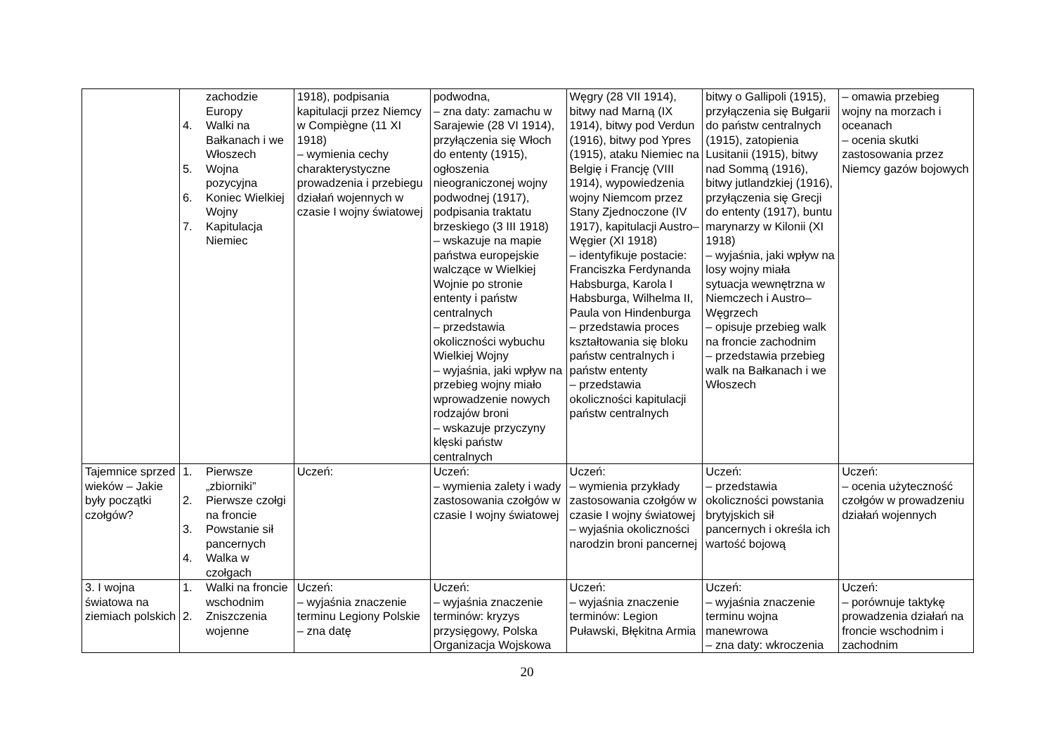| | zachodzie Europy 4. Walki na Bałkanach i we Włoszech 5. Wojna pozycyjna 6. Koniec Wielkiej Wojny 7. Kapitulacja Niemiec | 1918), podpisania kapitulacji przez Niemcy w Compiègne (11 XI 1918) – wymienia cechy charakterystyczne prowadzenia i przebiegu działań wojennych w czasie I wojny światowej | podwodna, – zna daty: zamachu w Sarajewie (28 VI 1914), przyłączenia się Włoch do ententy (1915), ogłoszenia nieograniczonej wojny podwodnej (1917), podpisania traktatu brzeskiego (3 III 1918) – wskazuje na mapie państwa europejskie walczące w Wielkiej Wojnie po stronie ententy i państw centralnych – przedstawia okoliczności wybuchu Wielkiej Wojny – wyjaśnia, jaki wpływ na przebieg wojny miało wprowadzenie nowych rodzajów broni – wskazuje przyczyny klęski państw centralnych | Węgry (28 VII 1914), bitwy nad Marną (IX 1914), bitwy pod Verdun (1916), bitwy pod Ypres (1915), ataku Niemiec na Belgię i Francję (VIII 1914), wypowiedzenia wojny Niemcom przez Stany Zjednoczone (IV 1917), kapitulacji Austro–Węgier (XI 1918) – identyfikuje postacie: Franciszka Ferdynanda Habsburga, Karola I Habsburga, Wilhelma II, Paula von Hindenburga – przedstawia proces kształtowania się bloku państw centralnych i państw ententy – przedstawia okoliczności kapitulacji państw centralnych | bitwy o Gallipoli (1915), przyłączenia się Bułgarii do państw centralnych (1915), zatopienia Lusitanii (1915), bitwy nad Sommą (1916), bitwy jutlandzkiej (1916), przyłączenia się Grecji do ententy (1917), buntu marynarzy w Kilonii (XI 1918) – wyjaśnia, jaki wpływ na losy wojny miała sytuacja wewnętrzna w Niemczech i Austro–Węgrzech – opisuje przebieg walk na froncie zachodnim – przedstawia przebieg walk na Bałkanach i we Włoszech | – omawia przebieg wojny na morzach i oceanach – ocenia skutki zastosowania przez Niemcy gazów bojowych |
| Tajemnice sprzed wieków – Jakie były początki czołgów? | 1. Pierwsze „zbiorniki” 2. Pierwsze czołgi na froncie 3. Powstanie sił pancernych 4. Walka w czołgach | Uczeń: | Uczeń: – wymienia zalety i wady zastosowania czołgów w czasie I wojny światowej | Uczeń: – wymienia przykłady zastosowania czołgów w czasie I wojny światowej – wyjaśnia okoliczności narodzin broni pancernej | Uczeń: – przedstawia okoliczności powstania brytyjskich sił pancernych i określa ich wartość bojową | Uczeń: – ocenia użyteczność czołgów w prowadzeniu działań wojennych |
| 3. I wojna światowa na ziemiach polskich | 1. Walki na froncie wschodnim 2. Zniszczenia wojenne | Uczeń: – wyjaśnia znaczenie terminu Legiony Polskie – zna datę | Uczeń: – wyjaśnia znaczenie terminów: kryzys przysięgowy, Polska Organizacja Wojskowa | Uczeń: – wyjaśnia znaczenie terminów: Legion Puławski, Błękitna Armia | Uczeń: – wyjaśnia znaczenie terminu wojna manewrowa – zna daty: wkroczenia | Uczeń: – porównuje taktykę prowadzenia działań na froncie wschodnim i zachodnim |
20